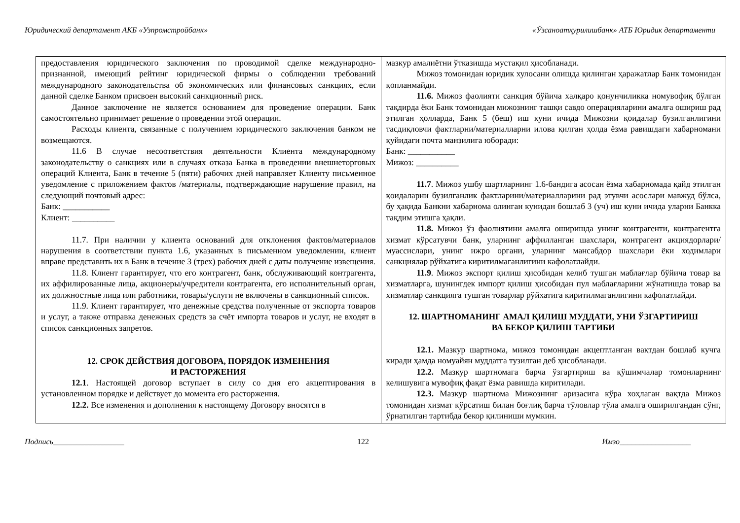Юридический департамент АКБ «Узпромстройбанк» «Ўзсаноатқурилишбанк» АТБ Юридик департаменти
| предоставления юридического заключения по проводимой сделке международно-признанной, имеющий рейтинг юридической фирмы о соблюдении требований международного законодательства об экономических или финансовых санкциях, если данной сделке Банком присвоен высокий санкционный риск. Данное заключение не является основанием для проведение операции. Банк самостоятельно принимает решение о проведении этой операции. Расходы клиента, связанные с получением юридического заключения банком не возмещаются. 11.6 В случае несоответствия деятельности Клиента международному законодательству о санкциях или в случаях отказа Банка в проведении внешнеторговых операций Клиента, Банк в течение 5 (пяти) рабочих дней направляет Клиенту письменное уведомление с приложением фактов /материалы, подтверждающие нарушение правил, на следующий почтовый адрес: Банк: ___________ Клиент: __________ 11.7. При наличии у клиента оснований для отклонения фактов/материалов нарушения в соответствии пункта 1.6, указанных в письменном уведомлении, клиент вправе представить их в Банк в течение 3 (трех) рабочих дней с даты получение извещения. 11.8. Клиент гарантирует, что его контрагент, банк, обслуживающий контрагента, их аффилированные лица, акционеры/учредители контрагента, его исполнительный орган, их должностные лица или работники, товары/услуги не включены в санкционный список. 11.9. Клиент гарантирует, что денежные средства полученные от экспорта товаров и услуг, а также отправка денежных средств за счёт импорта товаров и услуг, не входят в список санкционных запретов. 12. СРОК ДЕЙСТВИЯ ДОГОВОРА, ПОРЯДОК ИЗМЕНЕНИЯ И РАСТОРЖЕНИЯ 12.1 . Настоящей договор вступает в силу со дня его акцептирования в установленном порядке и действует до момента его расторжения. 12.2. Все изменения и дополнения к настоящему Договору вносятся в | мазкур амалиётни ўтказишда мустақил ҳисобланади. Мижоз томонидан юридик хулосани олишда қилинган ҳаражатлар Банк томонидан қопланмайди. 11.6. Мижоз фаолияти санкция бўйича халқаро қонунчиликка номувофиқ бўлган тақдирда ёки Банк томонидан мижознинг ташқи савдо операцияларини амалга ошириш рад этилган ҳолларда, Банк 5 (беш) иш куни ичида Мижозни қоидалар бузилганлигини тасдиқловчи фактларни/материалларни илова қилган ҳолда ёзма равишдаги хабарномани қуйидаги почта манзилига юборади: Банк: ___________ Мижоз: __________ 11.7 . Мижоз ушбу шартларнинг 1.6-бандига асосан ёзма хабарномада қайд этилган қоидаларни бузилганлик фактларини/материалларини рад этувчи асослари мавжуд бўлса, бу ҳақида Банкни хабарнома олинган кунидан бошлаб 3 (уч) иш куни ичида уларни Банкка тақдим этишга ҳақли. 11.8. Мижоз ўз фаолиятини амалга оширишда унинг контрагенти, контрагентга хизмат кўрсатувчи банк, уларнинг аффилланган шахслари, контрагент акциядорлари/муассислари, унинг ижро органи, уларнинг мансабдор шахслари ёки ходимлари санкциялар рўйхатига киритилмаганлигини кафолатлайди. 11.9 . Мижоз экспорт қилиш ҳисобидан келиб тушган маблағлар бўйича товар ва хизматларга, шунингдек импорт қилиш ҳисобидан пул маблағларини жўнатишда товар ва хизматлар санкцияга тушган товарлар рўйхатига киритилмаганлигини кафолатлайди. 12. ШАРТНОМАНИНГ АМАЛ ҚИЛИШ МУДДАТИ, УНИ ЎЗГАРТИРИШ ВА БЕКОР ҚИЛИШ ТАРТИБИ 12.1. Мазкур шартнома, мижоз томонидан акцептланган вақтдан бошлаб кучга киради ҳамда номуайян муддатга тузилган деб ҳисобланади. 12.2. Мазкур шартномага барча ўзгартириш ва қўшимчалар томонларнинг келишувига мувофиқ фақат ёзма равишда киритилади. 12.3. Мазкур шартнома Мижознинг аризасига кўра хоҳлаган вақтда Мижоз томонидан хизмат кўрсатиш билан боғлиқ барча тўловлар тўла амалга оширилгандан сўнг, ўрнатилган тартибда бекор қилиниши мумкин. |
Подпись__________________ 122 Имзо__________________